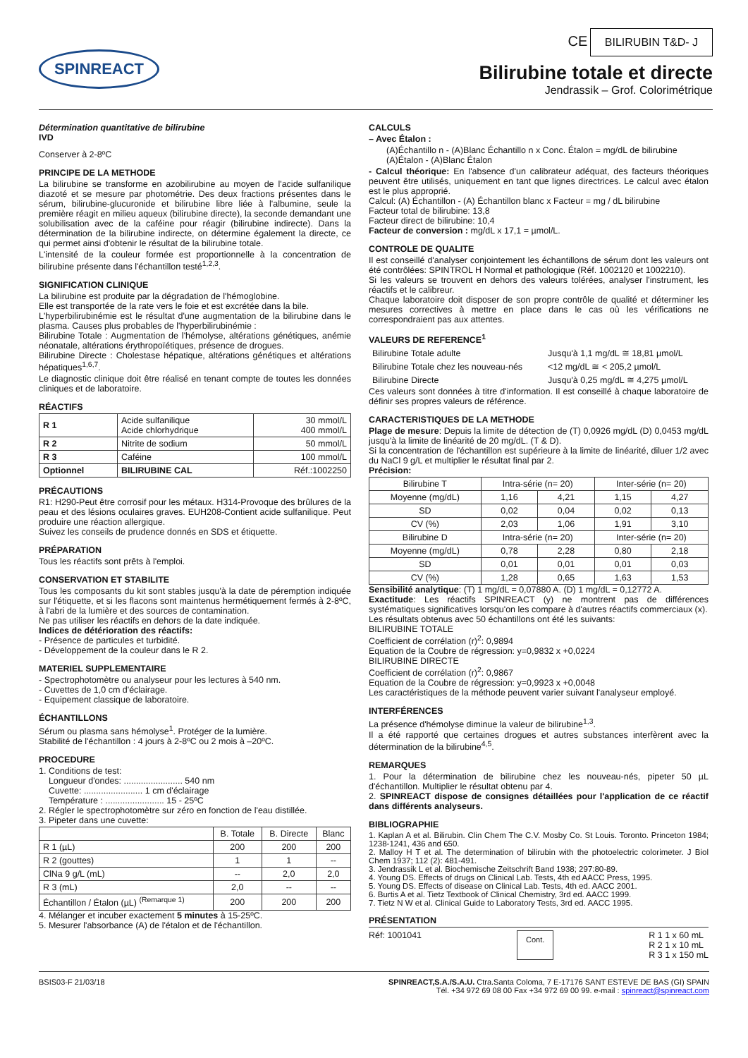SPINREACT
CE BILIRUBIN T&D- J
Bilirubine totale et directe
Jendrassik – Grof. Colorimétrique
Détermination quantitative de bilirubine
IVD
Conserver à 2-8ºC
PRINCIPE DE LA METHODE
La bilirubine se transforme en azobilirubine au moyen de l'acide sulfanilique diazoté et se mesure par photométrie. Des deux fractions présentes dans le sérum, bilirubine-glucuronide et bilirubine libre liée à l'albumine, seule la première réagit en milieu aqueux (bilirubine directe), la seconde demandant une solubilisation avec de la caféine pour réagir (bilirubine indirecte). Dans la détermination de la bilirubine indirecte, on détermine également la directe, ce qui permet ainsi d'obtenir le résultat de la bilirubine totale.
L'intensité de la couleur formée est proportionnelle à la concentration de bilirubine présente dans l'échantillon testé<sup>1,2,3</sup>.
SIGNIFICATION CLINIQUE
La bilirubine est produite par la dégradation de l'hémoglobine.
Elle est transportée de la rate vers le foie et est excrétée dans la bile.
L'hyperbilirubinémie est le résultat d'une augmentation de la bilirubine dans le plasma. Causes plus probables de l'hyperbilirubinémie :
Bilirubine Totale : Augmentation de l'hémolyse, altérations génétiques, anémie néonatale, altérations érythropoïétiques, présence de drogues.
Bilirubine Directe : Cholestase hépatique, altérations génétiques et altérations hépatiques<sup>1,6,7</sup>.
Le diagnostic clinique doit être réalisé en tenant compte de toutes les données cliniques et de laboratoire.
RÉACTIFS
| R 1 | Acide sulfanilique Acide chlorhydrique | 30 mmol/L 400 mmol/L |
| R 2 | Nitrite de sodium | 50 mmol/L |
| R 3 | Caféine | 100 mmol/L |
| Optionnel | BILIRUBINE CAL | Réf.:1002250 |
PRÉCAUTIONS
R1: H290-Peut être corrosif pour les métaux. H314-Provoque des brûlures de la peau et des lésions oculaires graves. EUH208-Contient acide sulfanilique. Peut produire une réaction allergique.
Suivez les conseils de prudence donnés en SDS et étiquette.
PRÉPARATION
Tous les réactifs sont prêts à l'emploi.
CONSERVATION ET STABILITE
Tous les composants du kit sont stables jusqu'à la date de péremption indiquée sur l'étiquette, et si les flacons sont maintenus hermétiquement fermés à 2-8ºC, à l'abri de la lumière et des sources de contamination.
Ne pas utiliser les réactifs en dehors de la date indiquée.
Indices de détérioration des réactifs:
- Présence de particules et turbidité.
- Développement de la couleur dans le R 2.
MATERIEL SUPPLEMENTAIRE
- Spectrophotomètre ou analyseur pour les lectures à 540 nm.
- Cuvettes de 1,0 cm d'éclairage.
- Equipement classique de laboratoire.
ÉCHANTILLONS
Sérum ou plasma sans hémolyse<sup>1</sup>. Protéger de la lumière.
Stabilité de l'échantillon : 4 jours à 2-8ºC ou 2 mois à –20ºC.
PROCEDURE
1. Conditions de test:
Longueur d'ondes: ........................ 540 nm
Cuvette: ........................ 1 cm d'éclairage
Température : ........................ 15 - 25ºC
2. Régler le spectrophotomètre sur zéro en fonction de l'eau distillée.
3. Pipeter dans une cuvette:
| | B. Totale | B. Directe | Blanc |
| R 1 (µL) | 200 | 200 | 200 |
| R 2 (gouttes) | 1 | 1 | -- |
| ClNa 9 g/L (mL) | -- | 2,0 | 2,0 |
| R 3 (mL) | 2,0 | -- | -- |
| Échantillon / Étalon (µL) <sup>(Remarque 1)</sup> | 200 | 200 | 200 |
4. Mélanger et incuber exactement 5 minutes à 15-25ºC.
5. Mesurer l'absorbance (A) de l'étalon et de l'échantillon.
CALCULS
– Avec Étalon :
(A)Échantillo n - (A)Blanc Échantillo n x Conc. Étalon = mg/dL de bilirubine
(A)Étalon - (A)Blanc Étalon
- Calcul théorique: En l'absence d'un calibrateur adéquat, des facteurs théoriques peuvent être utilisés, uniquement en tant que lignes directrices. Le calcul avec étalon est le plus approprié.
Calcul: (A) Échantillon - (A) Échantillon blanc x Facteur = mg / dL bilirubine
Facteur total de bilirubine: 13,8
Facteur direct de bilirubine: 10,4
Facteur de conversion : mg/dL x 17,1 = µmol/L.
CONTROLE DE QUALITE
Il est conseillé d'analyser conjointement les échantillons de sérum dont les valeurs ont été contrôlées: SPINTROL H Normal et pathologique (Réf. 1002120 et 1002210).
Si les valeurs se trouvent en dehors des valeurs tolérées, analyser l'instrument, les réactifs et le calibreur.
Chaque laboratoire doit disposer de son propre contrôle de qualité et déterminer les mesures correctives à mettre en place dans le cas où les vérifications ne correspondraient pas aux attentes.
VALEURS DE REFERENCE<sup>1</sup>
| Bilirubine Totale adulte | Jusqu'à 1,1 mg/dL ≅ 18,81 µmol/L |
| Bilirubine Totale chez les nouveau-nés | <12 mg/dL ≅ < 205,2 µmol/L |
| Bilirubine Directe | Jusqu'à 0,25 mg/dL ≅ 4,275 µmol/L |
Ces valeurs sont données à titre d'information. Il est conseillé à chaque laboratoire de définir ses propres valeurs de référence.
CARACTERISTIQUES DE LA METHODE
Plage de mesure: Depuis la limite de détection de (T) 0,0926 mg/dL (D) 0,0453 mg/dL jusqu'à la limite de linéarité de 20 mg/dL. (T & D).
Si la concentration de l'échantillon est supérieure à la limite de linéarité, diluer 1/2 avec du NaCl 9 g/L et multiplier le résultat final par 2.
Précision:
| Bilirubine T | Intra-série (n= 20) | | Inter-série (n= 20) | |
| Moyenne (mg/dL) | 1,16 | 4,21 | 1,15 | 4,27 |
| SD | 0,02 | 0,04 | 0,02 | 0,13 |
| CV (%) | 2,03 | 1,06 | 1,91 | 3,10 |
| Bilirubine D | Intra-série (n= 20) | | Inter-série (n= 20) | |
| Moyenne (mg/dL) | 0,78 | 2,28 | 0,80 | 2,18 |
| SD | 0,01 | 0,01 | 0,01 | 0,03 |
| CV (%) | 1,28 | 0,65 | 1,63 | 1,53 |
Sensibilité analytique: (T) 1 mg/dL = 0,07880 A. (D) 1 mg/dL = 0,12772 A.
Exactitude: Les réactifs SPINREACT (y) ne montrent pas de différences systématiques significatives lorsqu'on les compare à d'autres réactifs commerciaux (x).
Les résultats obtenus avec 50 échantillons ont été les suivants:
BILIRUBINE TOTALE
Coefficient de corrélation (r)<sup>2</sup>: 0,9894
Equation de la Coubre de régression: y=0,9832 x +0,0224
BILIRUBINE DIRECTE
Coefficient de corrélation (r)<sup>2</sup>: 0,9867
Equation de la Coubre de régression: y=0,9923 x +0,0048
Les caractéristiques de la méthode peuvent varier suivant l'analyseur employé.
INTERFÉRENCES
La présence d'hémolyse diminue la valeur de bilirubine<sup>1,3</sup>.
Il a été rapporté que certaines drogues et autres substances interfèrent avec la détermination de la bilirubine<sup>4,5</sup>.
REMARQUES
1. Pour la détermination de bilirubine chez les nouveau-nés, pipeter 50 µL d'échantillon. Multiplier le résultat obtenu par 4.
2. SPINREACT dispose de consignes détaillées pour l'application de ce réactif dans différents analyseurs.
BIBLIOGRAPHIE
1. Kaplan A et al. Bilirubin. Clin Chem The C.V. Mosby Co. St Louis. Toronto. Princeton 1984; 1238-1241, 436 and 650.
2. Malloy H T et al. The determination of bilirubin with the photoelectric colorimeter. J Biol Chem 1937; 112 (2): 481-491.
3. Jendrassik L et al. Biochemische Zeitschrift Band 1938; 297:80-89.
4. Young DS. Effects of drugs on Clinical Lab. Tests, 4th ed AACC Press, 1995.
5. Young DS. Effects of disease on Clinical Lab. Tests, 4th ed. AACC 2001.
6. Burtis A et al. Tietz Textbook of Clinical Chemistry, 3rd ed. AACC 1999.
7. Tietz N W et al. Clinical Guide to Laboratory Tests, 3rd ed. AACC 1995.
PRÉSENTATION
Réf: 1001041 Cont. R 1 1 x 60 mL
R 2 1 x 10 mL
R 3 1 x 150 mL
BSIS03-F 21/03/18 SPINREACT,S.A./S.A.U. Ctra.Santa Coloma, 7 E-17176 SANT ESTEVE DE BAS (GI) SPAIN
Tél. +34 972 69 08 00 Fax +34 972 69 00 99. e-mail : spinreact@spinreact.com